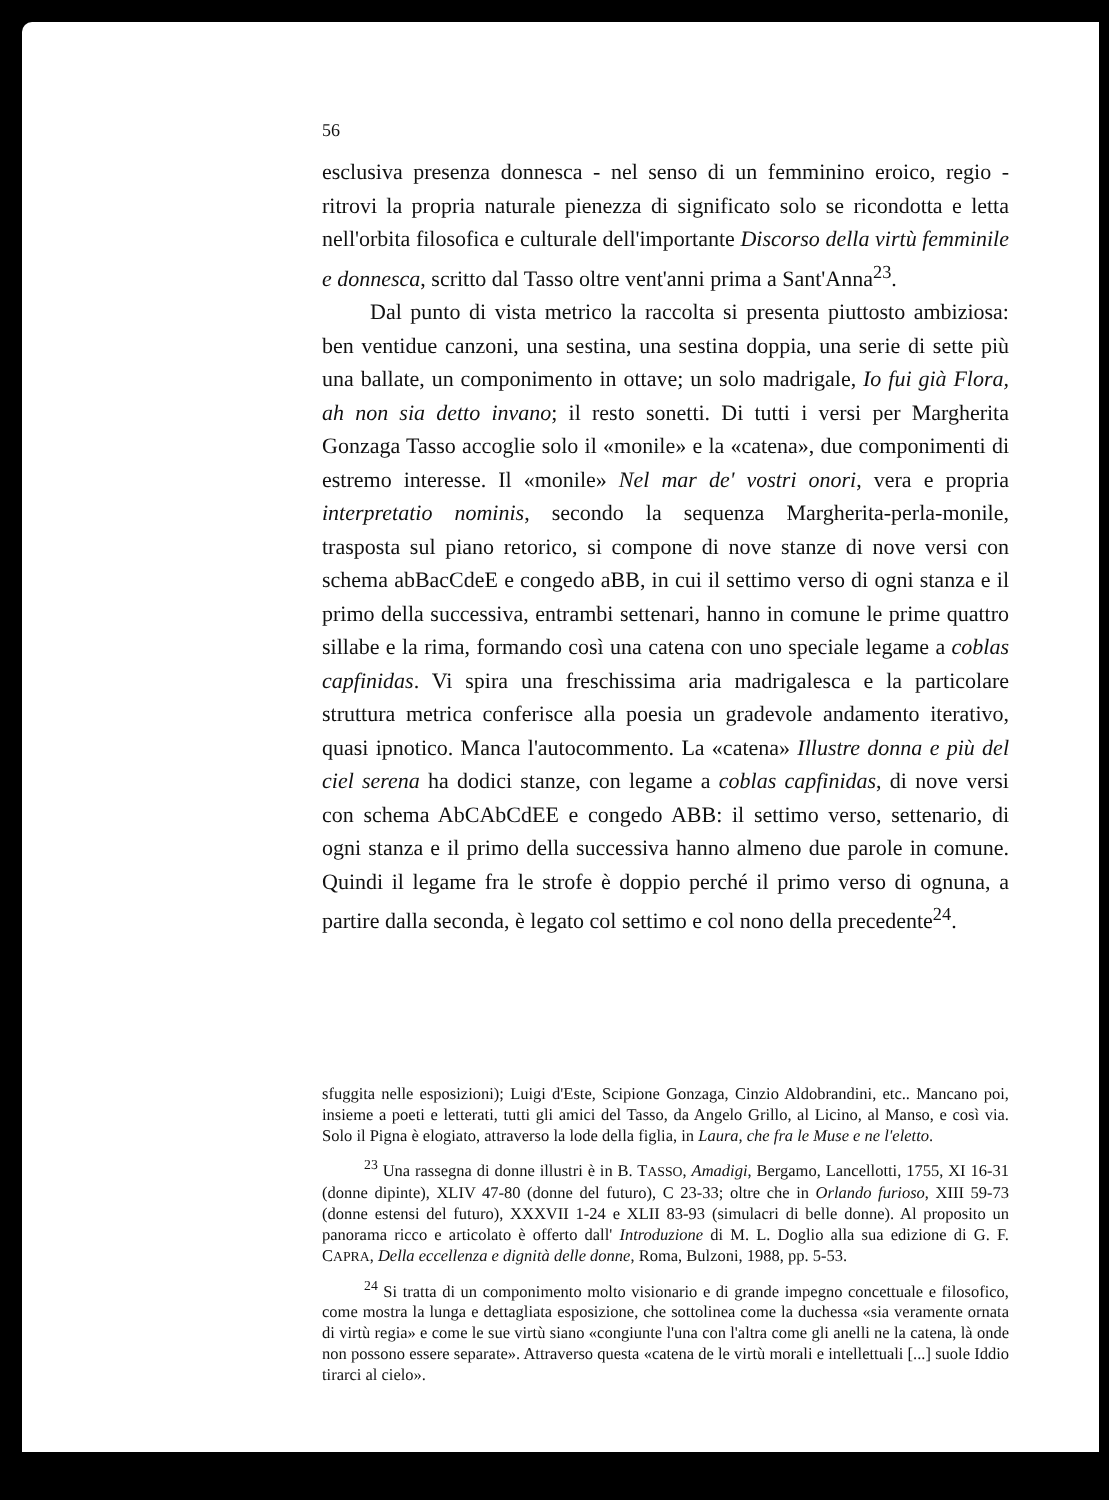56
esclusiva presenza donnesca - nel senso di un femminino eroico, regio - ritrovi la propria naturale pienezza di significato solo se ricondotta e letta nell'orbita filosofica e culturale dell'importante Discorso della virtù femminile e donnesca, scritto dal Tasso oltre vent'anni prima a Sant'Anna<sup>23</sup>.
Dal punto di vista metrico la raccolta si presenta piuttosto ambiziosa: ben ventidue canzoni, una sestina, una sestina doppia, una serie di sette più una ballate, un componimento in ottave; un solo madrigale, Io fui già Flora, ah non sia detto invano; il resto sonetti. Di tutti i versi per Margherita Gonzaga Tasso accoglie solo il «monile» e la «catena», due componimenti di estremo interesse. Il «monile» Nel mar de' vostri onori, vera e propria interpretatio nominis, secondo la sequenza Margherita-perla-monile, trasposta sul piano retorico, si compone di nove stanze di nove versi con schema abBacCdeE e congedo aBB, in cui il settimo verso di ogni stanza e il primo della successiva, entrambi settenari, hanno in comune le prime quattro sillabe e la rima, formando così una catena con uno speciale legame a coblas capfinidas. Vi spira una freschissima aria madrigalesca e la particolare struttura metrica conferisce alla poesia un gradevole andamento iterativo, quasi ipnotico. Manca l'autocommento. La «catena» Illustre donna e più del ciel serena ha dodici stanze, con legame a coblas capfinidas, di nove versi con schema AbCAbCdEE e congedo ABB: il settimo verso, settenario, di ogni stanza e il primo della successiva hanno almeno due parole in comune. Quindi il legame fra le strofe è doppio perché il primo verso di ognuna, a partire dalla seconda, è legato col settimo e col nono della precedente<sup>24</sup>.
sfuggita nelle esposizioni); Luigi d'Este, Scipione Gonzaga, Cinzio Aldobrandini, etc.. Mancano poi, insieme a poeti e letterati, tutti gli amici del Tasso, da Angelo Grillo, al Licino, al Manso, e così via. Solo il Pigna è elogiato, attraverso la lode della figlia, in Laura, che fra le Muse e ne l'eletto.
<sup>23</sup> Una rassegna di donne illustri è in B. TASSO, Amadigi, Bergamo, Lancellotti, 1755, XI 16-31 (donne dipinte), XLIV 47-80 (donne del futuro), C 23-33; oltre che in Orlando furioso, XIII 59-73 (donne estensi del futuro), XXXVII 1-24 e XLII 83-93 (simulacri di belle donne). Al proposito un panorama ricco e articolato è offerto dall' Introduzione di M. L. Doglio alla sua edizione di G. F. CAPRA, Della eccellenza e dignità delle donne, Roma, Bulzoni, 1988, pp. 5-53.
<sup>24</sup> Si tratta di un componimento molto visionario e di grande impegno concettuale e filosofico, come mostra la lunga e dettagliata esposizione, che sottolinea come la duchessa «sia veramente ornata di virtù regia» e come le sue virtù siano «congiunte l'una con l'altra come gli anelli ne la catena, là onde non possono essere separate». Attraverso questa «catena de le virtù morali e intellettuali [...] suole Iddio tirarci al cielo».